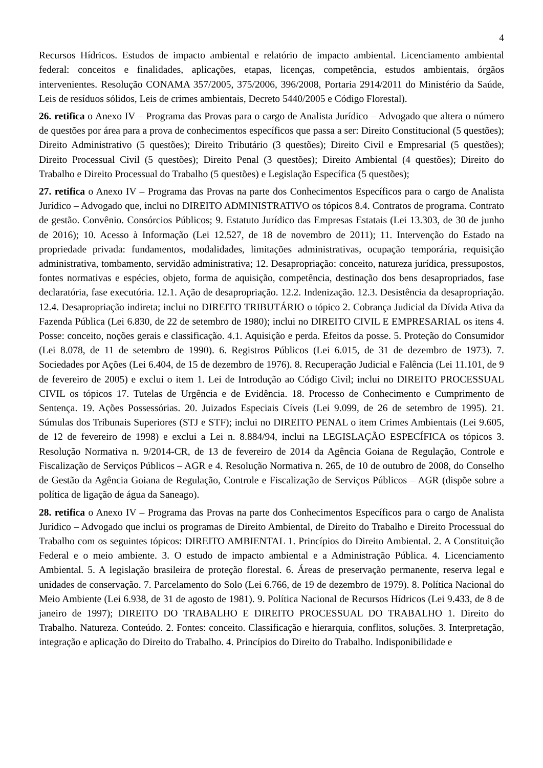4
Recursos Hídricos. Estudos de impacto ambiental e relatório de impacto ambiental. Licenciamento ambiental federal: conceitos e finalidades, aplicações, etapas, licenças, competência, estudos ambientais, órgãos intervenientes. Resolução CONAMA 357/2005, 375/2006, 396/2008, Portaria 2914/2011 do Ministério da Saúde, Leis de resíduos sólidos, Leis de crimes ambientais, Decreto 5440/2005 e Código Florestal).
26. retifica o Anexo IV – Programa das Provas para o cargo de Analista Jurídico – Advogado que altera o número de questões por área para a prova de conhecimentos específicos que passa a ser: Direito Constitucional (5 questões); Direito Administrativo (5 questões); Direito Tributário (3 questões); Direito Civil e Empresarial (5 questões); Direito Processual Civil (5 questões); Direito Penal (3 questões); Direito Ambiental (4 questões); Direito do Trabalho e Direito Processual do Trabalho (5 questões) e Legislação Específica (5 questões);
27. retifica o Anexo IV – Programa das Provas na parte dos Conhecimentos Específicos para o cargo de Analista Jurídico – Advogado que, inclui no DIREITO ADMINISTRATIVO os tópicos 8.4. Contratos de programa. Contrato de gestão. Convênio. Consórcios Públicos; 9. Estatuto Jurídico das Empresas Estatais (Lei 13.303, de 30 de junho de 2016); 10. Acesso à Informação (Lei 12.527, de 18 de novembro de 2011); 11. Intervenção do Estado na propriedade privada: fundamentos, modalidades, limitações administrativas, ocupação temporária, requisição administrativa, tombamento, servidão administrativa; 12. Desapropriação: conceito, natureza jurídica, pressupostos, fontes normativas e espécies, objeto, forma de aquisição, competência, destinação dos bens desapropriados, fase declaratória, fase executória. 12.1. Ação de desapropriação. 12.2. Indenização. 12.3. Desistência da desapropriação. 12.4. Desapropriação indireta; inclui no DIREITO TRIBUTÁRIO o tópico 2. Cobrança Judicial da Dívida Ativa da Fazenda Pública (Lei 6.830, de 22 de setembro de 1980); inclui no DIREITO CIVIL E EMPRESARIAL os itens 4. Posse: conceito, noções gerais e classificação. 4.1. Aquisição e perda. Efeitos da posse. 5. Proteção do Consumidor (Lei 8.078, de 11 de setembro de 1990). 6. Registros Públicos (Lei 6.015, de 31 de dezembro de 1973). 7. Sociedades por Ações (Lei 6.404, de 15 de dezembro de 1976). 8. Recuperação Judicial e Falência (Lei 11.101, de 9 de fevereiro de 2005) e exclui o item 1. Lei de Introdução ao Código Civil; inclui no DIREITO PROCESSUAL CIVIL os tópicos 17. Tutelas de Urgência e de Evidência. 18. Processo de Conhecimento e Cumprimento de Sentença. 19. Ações Possessórias. 20. Juizados Especiais Cíveis (Lei 9.099, de 26 de setembro de 1995). 21. Súmulas dos Tribunais Superiores (STJ e STF); inclui no DIREITO PENAL o item Crimes Ambientais (Lei 9.605, de 12 de fevereiro de 1998) e exclui a Lei n. 8.884/94, inclui na LEGISLAÇÃO ESPECÍFICA os tópicos 3. Resolução Normativa n. 9/2014-CR, de 13 de fevereiro de 2014 da Agência Goiana de Regulação, Controle e Fiscalização de Serviços Públicos – AGR e 4. Resolução Normativa n. 265, de 10 de outubro de 2008, do Conselho de Gestão da Agência Goiana de Regulação, Controle e Fiscalização de Serviços Públicos – AGR (dispõe sobre a política de ligação de água da Saneago).
28. retifica o Anexo IV – Programa das Provas na parte dos Conhecimentos Específicos para o cargo de Analista Jurídico – Advogado que inclui os programas de Direito Ambiental, de Direito do Trabalho e Direito Processual do Trabalho com os seguintes tópicos: DIREITO AMBIENTAL 1. Princípios do Direito Ambiental. 2. A Constituição Federal e o meio ambiente. 3. O estudo de impacto ambiental e a Administração Pública. 4. Licenciamento Ambiental. 5. A legislação brasileira de proteção florestal. 6. Áreas de preservação permanente, reserva legal e unidades de conservação. 7. Parcelamento do Solo (Lei 6.766, de 19 de dezembro de 1979). 8. Política Nacional do Meio Ambiente (Lei 6.938, de 31 de agosto de 1981). 9. Política Nacional de Recursos Hídricos (Lei 9.433, de 8 de janeiro de 1997); DIREITO DO TRABALHO E DIREITO PROCESSUAL DO TRABALHO 1. Direito do Trabalho. Natureza. Conteúdo. 2. Fontes: conceito. Classificação e hierarquia, conflitos, soluções. 3. Interpretação, integração e aplicação do Direito do Trabalho. 4. Princípios do Direito do Trabalho. Indisponibilidade e